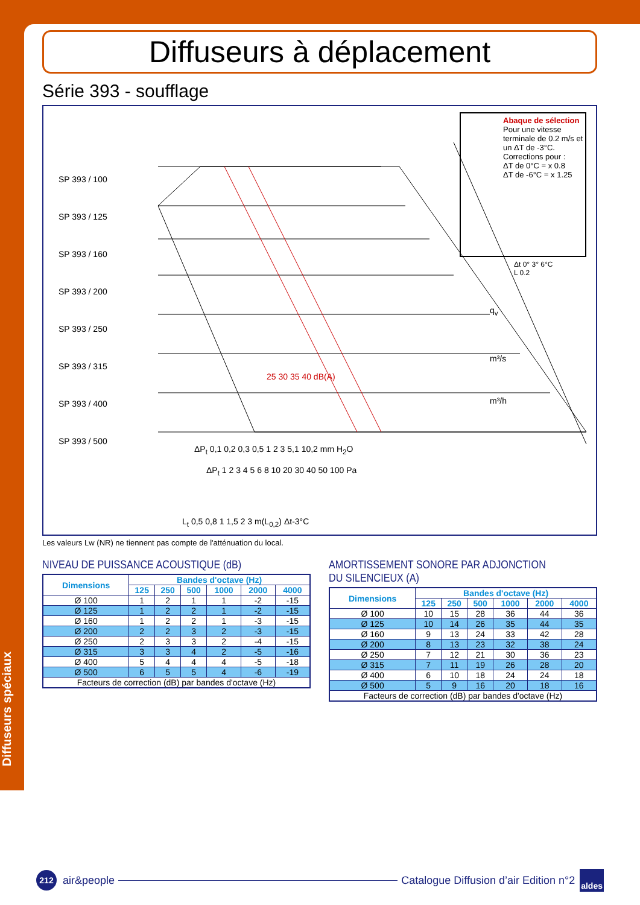Diffuseurs spéciaux
Diffuseurs à déplacement
Série 393 - soufflage
SP 393 / 100
SP 393 / 125
SP 393 / 160
SP 393 / 200
SP 393 / 250
SP 393 / 315
SP 393 / 400
SP 393 / 500
25 30 35 40 dB(A)
m³/s
m³/h
q<sub>v</sub>
ΔP<sub>t</sub> 0,1 0,2 0,3 0,5 1 2 3 5,1 10,2 mm H<sub>2</sub>O
ΔP<sub>t</sub> 1 2 3 4 5 6 8 10 20 30 40 50 100 Pa
L<sub>t</sub> 0,5 0,8 1 1,5 2 3 m(L<sub>0,2</sub>) Δt-3°C
Abaque de sélection
Pour une vitesse terminale de 0.2 m/s et un ΔT de -3°C.
Corrections pour :
ΔT de 0°C = x 0.8
ΔT de -6°C = x 1.25
Δt 0° 3° 6°C
L 0.2
Les valeurs Lw (NR) ne tiennent pas compte de l'atténuation du local.
NIVEAU DE PUISSANCE ACOUSTIQUE (dB)
| Dimensions | Bandes d'octave (Hz) | | | | | |
| --- | --- | --- | --- | --- | --- | --- |
| | 125 | 250 | 500 | 1000 | 2000 | 4000 |
| Ø 100 | 1 | 2 | 1 | 1 | -2 | -15 |
| Ø 125 | 1 | 2 | 2 | 1 | -2 | -15 |
| Ø 160 | 1 | 2 | 2 | 1 | -3 | -15 |
| Ø 200 | 2 | 2 | 3 | 2 | -3 | -15 |
| Ø 250 | 2 | 3 | 3 | 2 | -4 | -15 |
| Ø 315 | 3 | 3 | 4 | 2 | -5 | -16 |
| Ø 400 | 5 | 4 | 4 | 4 | -5 | -18 |
| Ø 500 | 6 | 5 | 5 | 4 | -6 | -19 |
| Facteurs de correction (dB) par bandes d'octave (Hz) | | | | | | |
AMORTISSEMENT SONORE PAR ADJONCTION DU SILENCIEUX (A)
| Dimensions | Bandes d'octave (Hz) | | | | | |
| --- | --- | --- | --- | --- | --- | --- |
| | 125 | 250 | 500 | 1000 | 2000 | 4000 |
| Ø 100 | 10 | 15 | 28 | 36 | 44 | 36 |
| Ø 125 | 10 | 14 | 26 | 35 | 44 | 35 |
| Ø 160 | 9 | 13 | 24 | 33 | 42 | 28 |
| Ø 200 | 8 | 13 | 23 | 32 | 38 | 24 |
| Ø 250 | 7 | 12 | 21 | 30 | 36 | 23 |
| Ø 315 | 7 | 11 | 19 | 26 | 28 | 20 |
| Ø 400 | 6 | 10 | 18 | 24 | 24 | 18 |
| Ø 500 | 5 | 9 | 16 | 20 | 18 | 16 |
| Facteurs de correction (dB) par bandes d'octave (Hz) | | | | | | |
212
air&people
Catalogue Diffusion d’air Edition n°2 aldes